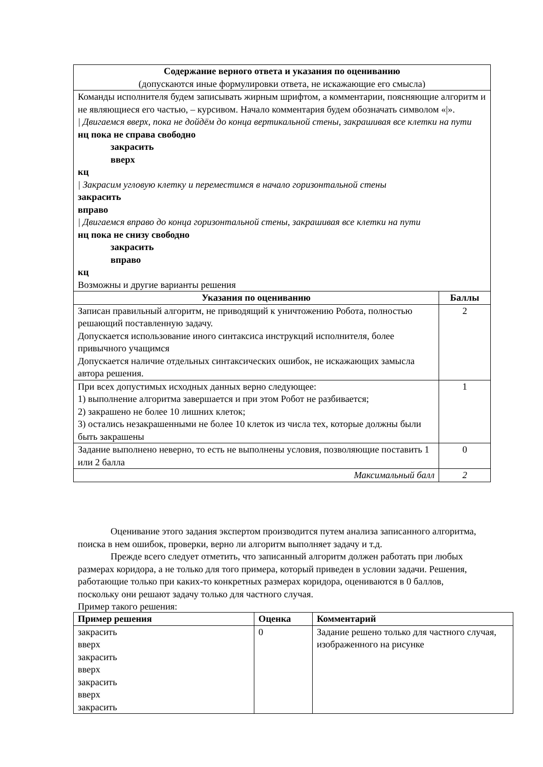| Содержание верного ответа и указания по оцениванию (допускаются иные формулировки ответа, не искажающие его смысла) | |
| Команды исполнителя будем записывать жирным шрифтом, а комментарии, поясняющие алгоритм и не являющиеся его частью, – курсивом. Начало комментария будем обозначать символом «/». / Двигаемся вверх, пока не дойдём до конца вертикальной стены, закрашивая все клетки на пути нц пока не справа свободно закрасить вверх кц / Закрасим угловую клетку и переместимся в начало горизонтальной стены закрасить вправо / Двигаемся вправо до конца горизонтальной стены, закрашивая все клетки на пути нц пока не снизу свободно закрасить вправо кц Возможны и другие варианты решения | |
| Указания по оцениванию | Баллы |
| Записан правильный алгоритм, не приводящий к уничтожению Робота, полностью решающий поставленную задачу. Допускается использование иного синтаксиса инструкций исполнителя, более привычного учащимся Допускается наличие отдельных синтаксических ошибок, не искажающих замысла автора решения. | 2 |
| При всех допустимых исходных данных верно следующее: 1) выполнение алгоритма завершается и при этом Робот не разбивается; 2) закрашено не более 10 лишних клеток; 3) остались незакрашенными не более 10 клеток из числа тех, которые должны были быть закрашены | 1 |
| Задание выполнено неверно, то есть не выполнены условия, позволяющие поставить 1 или 2 балла | 0 |
| Максимальный балл | 2 |
Оценивание этого задания экспертом производится путем анализа записанного алгоритма, поиска в нем ошибок, проверки, верно ли алгоритм выполняет задачу и т.д.
Прежде всего следует отметить, что записанный алгоритм должен работать при любых размерах коридора, а не только для того примера, который приведен в условии задачи. Решения, работающие только при каких-то конкретных размерах коридора, оцениваются в 0 баллов, поскольку они решают задачу только для частного случая.
Пример такого решения:
| Пример решения | Оценка | Комментарий |
| --- | --- | --- |
| закрасить вверх закрасить вверх закрасить вверх закрасить | 0 | Задание решено только для частного случая, изображенного на рисунке |